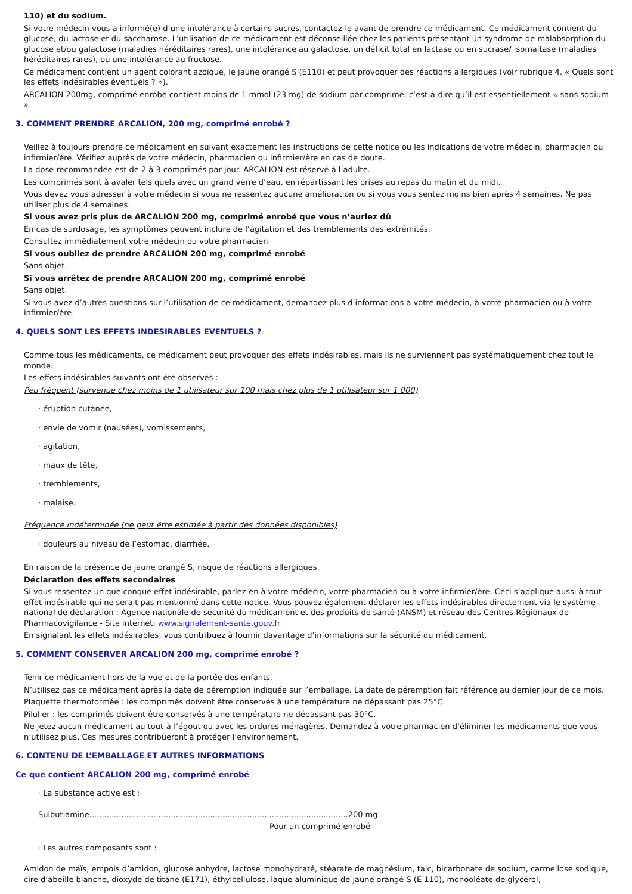110) et du sodium.
Si votre médecin vous a informé(e) d’une intolérance à certains sucres, contactez-le avant de prendre ce médicament. Ce médicament contient du glucose, du lactose et du saccharose. L’utilisation de ce médicament est déconseillée chez les patients présentant un syndrome de malabsorption du glucose et/ou galactose (maladies héréditaires rares), une intolérance au galactose, un déficit total en lactase ou en sucrase/ isomaltase (maladies héréditaires rares), ou une intolérance au fructose.
Ce médicament contient un agent colorant azoïque, le jaune orangé S (E110) et peut provoquer des réactions allergiques (voir rubrique 4. « Quels sont les effets indésirables éventuels ? »).
ARCALION 200mg, comprimé enrobé contient moins de 1 mmol (23 mg) de sodium par comprimé, c’est-à-dire qu’il est essentiellement « sans sodium ».
3. COMMENT PRENDRE ARCALION, 200 mg, comprimé enrobé ?
Veillez à toujours prendre ce médicament en suivant exactement les instructions de cette notice ou les indications de votre médecin, pharmacien ou infirmier/ère. Vérifiez auprès de votre médecin, pharmacien ou infirmier/ère en cas de doute.
La dose recommandée est de 2 à 3 comprimés par jour. ARCALION est réservé à l’adulte.
Les comprimés sont à avaler tels quels avec un grand verre d’eau, en répartissant les prises au repas du matin et du midi.
Vous devez vous adresser à votre médecin si vous ne ressentez aucune amélioration ou si vous vous sentez moins bien après 4 semaines. Ne pas utiliser plus de 4 semaines.
Si vous avez pris plus de ARCALION 200 mg, comprimé enrobé que vous n’auriez dû
En cas de surdosage, les symptômes peuvent inclure de l’agitation et des tremblements des extrémités.
Consultez immédiatement votre médecin ou votre pharmacien
Si vous oubliez de prendre ARCALION 200 mg, comprimé enrobé
Sans objet.
Si vous arrêtez de prendre ARCALION 200 mg, comprimé enrobé
Sans objet.
Si vous avez d’autres questions sur l’utilisation de ce médicament, demandez plus d’informations à votre médecin, à votre pharmacien ou à votre infirmier/ère.
4. QUELS SONT LES EFFETS INDESIRABLES EVENTUELS ?
Comme tous les médicaments, ce médicament peut provoquer des effets indésirables, mais ils ne surviennent pas systématiquement chez tout le monde.
Les effets indésirables suivants ont été observés :
Peu fréquent (survenue chez moins de 1 utilisateur sur 100 mais chez plus de 1 utilisateur sur 1 000)
· éruption cutanée,
· envie de vomir (nausées), vomissements,
· agitation,
· maux de tête,
· tremblements,
· malaise.
Fréquence indéterminée (ne peut être estimée à partir des données disponibles)
· douleurs au niveau de l’estomac, diarrhée.
En raison de la présence de jaune orangé S, risque de réactions allergiques.
Déclaration des effets secondaires
Si vous ressentez un quelconque effet indésirable, parlez-en à votre médecin, votre pharmacien ou à votre infirmier/ère. Ceci s’applique aussi à tout effet indésirable qui ne serait pas mentionné dans cette notice. Vous pouvez également déclarer les effets indésirables directement via le système national de déclaration : Agence nationale de sécurité du médicament et des produits de santé (ANSM) et réseau des Centres Régionaux de Pharmacovigilance - Site internet: www.signalement-sante.gouv.fr
En signalant les effets indésirables, vous contribuez à fournir davantage d’informations sur la sécurité du médicament.
5. COMMENT CONSERVER ARCALION 200 mg, comprimé enrobé ?
Tenir ce médicament hors de la vue et de la portée des enfants.
N’utilisez pas ce médicament après la date de péremption indiquée sur l’emballage. La date de péremption fait référence au dernier jour de ce mois.
Plaquette thermoformée : les comprimés doivent être conservés à une température ne dépassant pas 25°C.
Pilulier : les comprimés doivent être conservés à une température ne dépassant pas 30°C.
Ne jetez aucun médicament au tout-à-l’égout ou avec les ordures ménagères. Demandez à votre pharmacien d’éliminer les médicaments que vous n’utilisez plus. Ces mesures contribueront à protéger l’environnement.
6. CONTENU DE L’EMBALLAGE ET AUTRES INFORMATIONS
Ce que contient ARCALION 200 mg, comprimé enrobé
· La substance active est :
Sulbutiamine.........................................................................................................200 mg
Pour un comprimé enrobé
· Les autres composants sont :
Amidon de maïs, empois d’amidon, glucose anhydre, lactose monohydraté, stéarate de magnésium, talc, bicarbonate de sodium, carmellose sodique, cire d’abeille blanche, dioxyde de titane (E171), éthylcellulose, laque aluminique de jaune orangé S (E 110), monooléate de glycérol,